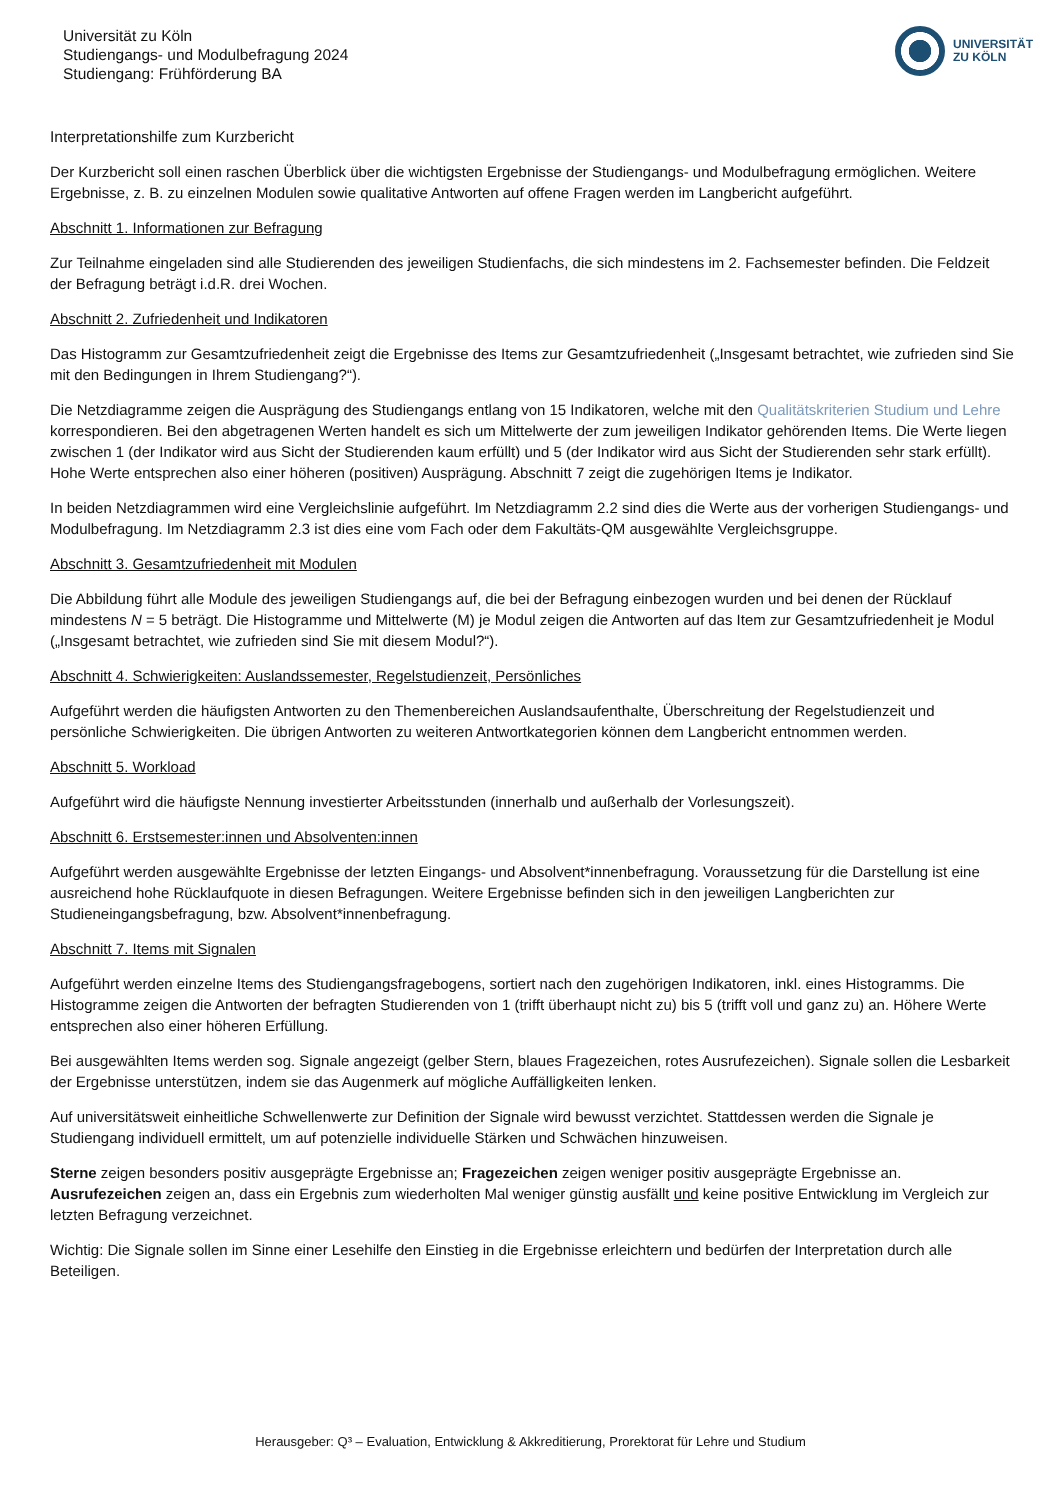Universität zu Köln
Studiengangs- und Modulbefragung 2024
Studiengang: Frühförderung BA
UNIVERSITÄT
ZU KÖLN
Interpretationshilfe zum Kurzbericht
Der Kurzbericht soll einen raschen Überblick über die wichtigsten Ergebnisse der Studiengangs- und Modulbefragung ermöglichen. Weitere Ergebnisse, z. B. zu einzelnen Modulen sowie qualitative Antworten auf offene Fragen werden im Langbericht aufgeführt.
Abschnitt 1. Informationen zur Befragung
Zur Teilnahme eingeladen sind alle Studierenden des jeweiligen Studienfachs, die sich mindestens im 2. Fachsemester befinden. Die Feldzeit der Befragung beträgt i.d.R. drei Wochen.
Abschnitt 2. Zufriedenheit und Indikatoren
Das Histogramm zur Gesamtzufriedenheit zeigt die Ergebnisse des Items zur Gesamtzufriedenheit („Insgesamt betrachtet, wie zufrieden sind Sie mit den Bedingungen in Ihrem Studiengang?“).
Die Netzdiagramme zeigen die Ausprägung des Studiengangs entlang von 15 Indikatoren, welche mit den Qualitätskriterien Studium und Lehre korrespondieren. Bei den abgetragenen Werten handelt es sich um Mittelwerte der zum jeweiligen Indikator gehörenden Items. Die Werte liegen zwischen 1 (der Indikator wird aus Sicht der Studierenden kaum erfüllt) und 5 (der Indikator wird aus Sicht der Studierenden sehr stark erfüllt). Hohe Werte entsprechen also einer höheren (positiven) Ausprägung. Abschnitt 7 zeigt die zugehörigen Items je Indikator.
In beiden Netzdiagrammen wird eine Vergleichslinie aufgeführt. Im Netzdiagramm 2.2 sind dies die Werte aus der vorherigen Studiengangs- und Modulbefragung. Im Netzdiagramm 2.3 ist dies eine vom Fach oder dem Fakultäts-QM ausgewählte Vergleichsgruppe.
Abschnitt 3. Gesamtzufriedenheit mit Modulen
Die Abbildung führt alle Module des jeweiligen Studiengangs auf, die bei der Befragung einbezogen wurden und bei denen der Rücklauf mindestens N = 5 beträgt. Die Histogramme und Mittelwerte (M) je Modul zeigen die Antworten auf das Item zur Gesamtzufriedenheit je Modul („Insgesamt betrachtet, wie zufrieden sind Sie mit diesem Modul?“).
Abschnitt 4. Schwierigkeiten: Auslandssemester, Regelstudienzeit, Persönliches
Aufgeführt werden die häufigsten Antworten zu den Themenbereichen Auslandsaufenthalte, Überschreitung der Regelstudienzeit und persönliche Schwierigkeiten. Die übrigen Antworten zu weiteren Antwortkategorien können dem Langbericht entnommen werden.
Abschnitt 5. Workload
Aufgeführt wird die häufigste Nennung investierter Arbeitsstunden (innerhalb und außerhalb der Vorlesungszeit).
Abschnitt 6. Erstsemester:innen und Absolventen:innen
Aufgeführt werden ausgewählte Ergebnisse der letzten Eingangs- und Absolvent*innenbefragung. Voraussetzung für die Darstellung ist eine ausreichend hohe Rücklaufquote in diesen Befragungen. Weitere Ergebnisse befinden sich in den jeweiligen Langberichten zur Studieneingangsbefragung, bzw. Absolvent*innenbefragung.
Abschnitt 7. Items mit Signalen
Aufgeführt werden einzelne Items des Studiengangsfragebogens, sortiert nach den zugehörigen Indikatoren, inkl. eines Histogramms. Die Histogramme zeigen die Antworten der befragten Studierenden von 1 (trifft überhaupt nicht zu) bis 5 (trifft voll und ganz zu) an. Höhere Werte entsprechen also einer höheren Erfüllung.
Bei ausgewählten Items werden sog. Signale angezeigt (gelber Stern, blaues Fragezeichen, rotes Ausrufezeichen). Signale sollen die Lesbarkeit der Ergebnisse unterstützen, indem sie das Augenmerk auf mögliche Auffälligkeiten lenken.
Auf universitätsweit einheitliche Schwellenwerte zur Definition der Signale wird bewusst verzichtet. Stattdessen werden die Signale je Studiengang individuell ermittelt, um auf potenzielle individuelle Stärken und Schwächen hinzuweisen.
Sterne zeigen besonders positiv ausgeprägte Ergebnisse an; Fragezeichen zeigen weniger positiv ausgeprägte Ergebnisse an. Ausrufezeichen zeigen an, dass ein Ergebnis zum wiederholten Mal weniger günstig ausfällt und keine positive Entwicklung im Vergleich zur letzten Befragung verzeichnet.
Wichtig: Die Signale sollen im Sinne einer Lesehilfe den Einstieg in die Ergebnisse erleichtern und bedürfen der Interpretation durch alle Beteiligen.
Herausgeber: Q³ – Evaluation, Entwicklung & Akkreditierung, Prorektorat für Lehre und Studium